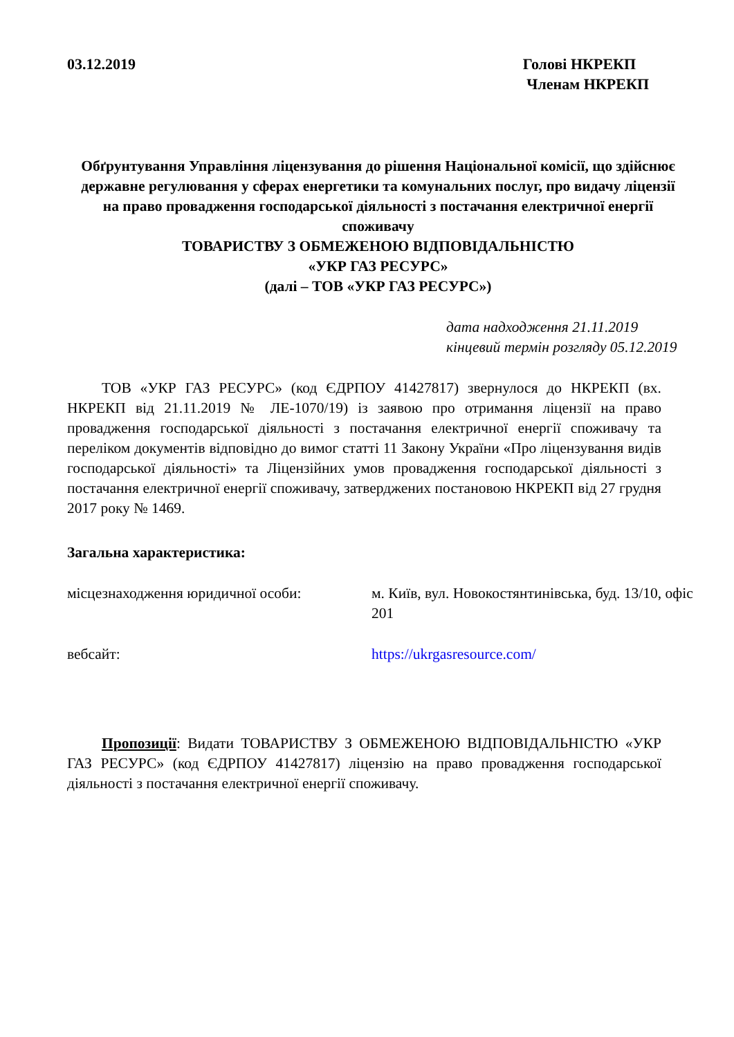03.12.2019 Голові НКРЕКП
Членам НКРЕКП
Обґрунтування Управління ліцензування до рішення Національної комісії, що здійснює державне регулювання у сферах енергетики та комунальних послуг, про видачу ліцензії на право провадження господарської діяльності з постачання електричної енергії споживачу
ТОВАРИСТВУ З ОБМЕЖЕНОЮ ВІДПОВІДАЛЬНІСТЮ
«УКР ГАЗ РЕСУРС»
(далі – ТОВ «УКР ГАЗ РЕСУРС»)
дата надходження 21.11.2019
кінцевий термін розгляду 05.12.2019
ТОВ «УКР ГАЗ РЕСУРС» (код ЄДРПОУ 41427817) звернулося до НКРЕКП (вх. НКРЕКП від 21.11.2019 № ЛЕ-1070/19) із заявою про отримання ліцензії на право провадження господарської діяльності з постачання електричної енергії споживачу та переліком документів відповідно до вимог статті 11 Закону України «Про ліцензування видів господарської діяльності» та Ліцензійних умов провадження господарської діяльності з постачання електричної енергії споживачу, затверджених постановою НКРЕКП від 27 грудня 2017 року № 1469.
Загальна характеристика:
місцезнаходження юридичної особи: м. Київ, вул. Новокостянтинівська, буд. 13/10, офіс 201
вебсайт: https://ukrgasresource.com/
Пропозиції: Видати ТОВАРИСТВУ З ОБМЕЖЕНОЮ ВІДПОВІДАЛЬНІСТЮ «УКР ГАЗ РЕСУРС» (код ЄДРПОУ 41427817) ліцензію на право провадження господарської діяльності з постачання електричної енергії споживачу.